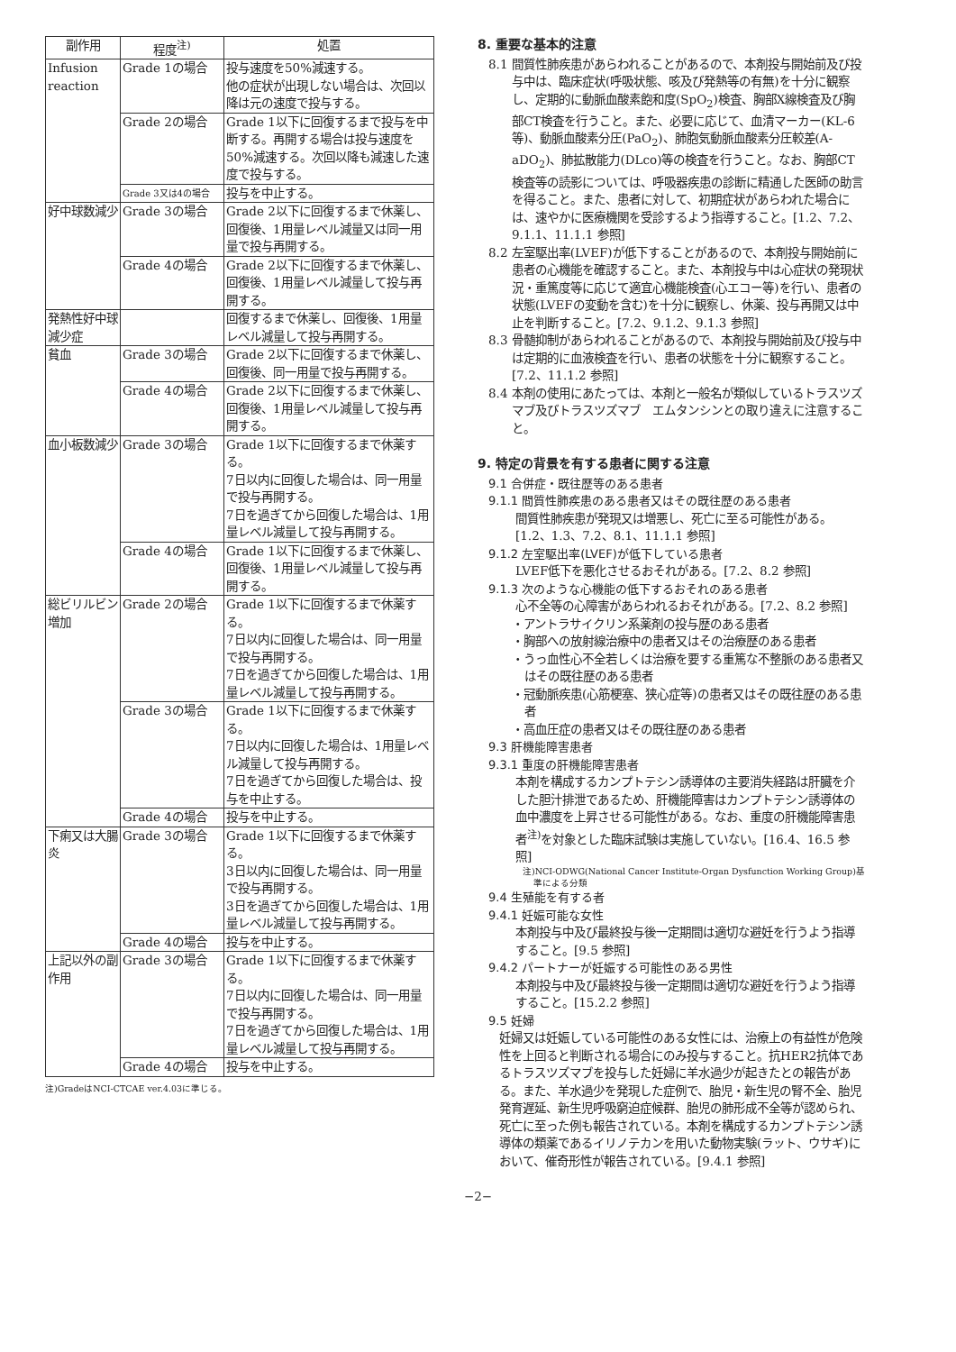| 副作用 | 程度<sup>注)</sup> | 処置 |
| --- | --- | --- |
| Infusion reaction | Grade 1の場合 | 投与速度を50%減速する。 他の症状が出現しない場合は、次回以降は元の速度で投与する。 |
| | Grade 2の場合 | Grade 1以下に回復するまで投与を中断する。再開する場合は投与速度を50%減速する。次回以降も減速した速度で投与する。 |
| | Grade 3又は4の場合 | 投与を中止する。 |
| 好中球数減少 | Grade 3の場合 | Grade 2以下に回復するまで休薬し、回復後、1用量レベル減量又は同一用量で投与再開する。 |
| | Grade 4の場合 | Grade 2以下に回復するまで休薬し、回復後、1用量レベル減量して投与再開する。 |
| 発熱性好中球減少症 | | 回復するまで休薬し、回復後、1用量レベル減量して投与再開する。 |
| 貧血 | Grade 3の場合 | Grade 2以下に回復するまで休薬し、回復後、同一用量で投与再開する。 |
| | Grade 4の場合 | Grade 2以下に回復するまで休薬し、回復後、1用量レベル減量して投与再開する。 |
| 血小板数減少 | Grade 3の場合 | Grade 1以下に回復するまで休薬する。 7日以内に回復した場合は、同一用量で投与再開する。 7日を過ぎてから回復した場合は、1用量レベル減量して投与再開する。 |
| | Grade 4の場合 | Grade 1以下に回復するまで休薬し、回復後、1用量レベル減量して投与再開する。 |
| 総ビリルビン増加 | Grade 2の場合 | Grade 1以下に回復するまで休薬する。 7日以内に回復した場合は、同一用量で投与再開する。 7日を過ぎてから回復した場合は、1用量レベル減量して投与再開する。 |
| | Grade 3の場合 | Grade 1以下に回復するまで休薬する。 7日以内に回復した場合は、1用量レベル減量して投与再開する。 7日を過ぎてから回復した場合は、投与を中止する。 |
| | Grade 4の場合 | 投与を中止する。 |
| 下痢又は大腸炎 | Grade 3の場合 | Grade 1以下に回復するまで休薬する。 3日以内に回復した場合は、同一用量で投与再開する。 3日を過ぎてから回復した場合は、1用量レベル減量して投与再開する。 |
| | Grade 4の場合 | 投与を中止する。 |
| 上記以外の副作用 | Grade 3の場合 | Grade 1以下に回復するまで休薬する。 7日以内に回復した場合は、同一用量で投与再開する。 7日を過ぎてから回復した場合は、1用量レベル減量して投与再開する。 |
| | Grade 4の場合 | 投与を中止する。 |
注)GradeはNCI-CTCAE ver.4.03に準じる。
8. 重要な基本的注意
8.1 間質性肺疾患があらわれることがあるので、本剤投与開始前及び投与中は、臨床症状(呼吸状態、咳及び発熱等の有無)を十分に観察し、定期的に動脈血酸素飽和度(SpO<sub>2</sub>)検査、胸部X線検査及び胸部CT検査を行うこと。また、必要に応じて、血清マーカー(KL-6等)、動脈血酸素分圧(PaO<sub>2</sub>)、肺胞気動脈血酸素分圧較差(A-aDO<sub>2</sub>)、肺拡散能力(DLco)等の検査を行うこと。なお、胸部CT検査等の読影については、呼吸器疾患の診断に精通した医師の助言を得ること。また、患者に対して、初期症状があらわれた場合には、速やかに医療機関を受診するよう指導すること。[1.2、7.2、9.1.1、11.1.1 参照]
8.2 左室駆出率(LVEF)が低下することがあるので、本剤投与開始前に患者の心機能を確認すること。また、本剤投与中は心症状の発現状況・重篤度等に応じて適宜心機能検査(心エコー等)を行い、患者の状態(LVEFの変動を含む)を十分に観察し、休薬、投与再開又は中止を判断すること。[7.2、9.1.2、9.1.3 参照]
8.3 骨髄抑制があらわれることがあるので、本剤投与開始前及び投与中は定期的に血液検査を行い、患者の状態を十分に観察すること。[7.2、11.1.2 参照]
8.4 本剤の使用にあたっては、本剤と一般名が類似しているトラスツズマブ及びトラスツズマブ　エムタンシンとの取り違えに注意すること。
9. 特定の背景を有する患者に関する注意
9.1 合併症・既往歴等のある患者
9.1.1 間質性肺疾患のある患者又はその既往歴のある患者
間質性肺疾患が発現又は増悪し、死亡に至る可能性がある。[1.2、1.3、7.2、8.1、11.1.1 参照]
9.1.2 左室駆出率(LVEF)が低下している患者
LVEF低下を悪化させるおそれがある。[7.2、8.2 参照]
9.1.3 次のような心機能の低下するおそれのある患者
心不全等の心障害があらわれるおそれがある。[7.2、8.2 参照]
・アントラサイクリン系薬剤の投与歴のある患者
・胸部への放射線治療中の患者又はその治療歴のある患者
・うっ血性心不全若しくは治療を要する重篤な不整脈のある患者又はその既往歴のある患者
・冠動脈疾患(心筋梗塞、狭心症等)の患者又はその既往歴のある患者
・高血圧症の患者又はその既往歴のある患者
9.3 肝機能障害患者
9.3.1 重度の肝機能障害患者
本剤を構成するカンプトテシン誘導体の主要消失経路は肝臓を介した胆汁排泄であるため、肝機能障害はカンプトテシン誘導体の血中濃度を上昇させる可能性がある。なお、重度の肝機能障害患者<sup>注)</sup>を対象とした臨床試験は実施していない。[16.4、16.5 参照]
注)NCI-ODWG(National Cancer Institute-Organ Dysfunction Working Group)基準による分類
9.4 生殖能を有する者
9.4.1 妊娠可能な女性
本剤投与中及び最終投与後一定期間は適切な避妊を行うよう指導すること。[9.5 参照]
9.4.2 パートナーが妊娠する可能性のある男性
本剤投与中及び最終投与後一定期間は適切な避妊を行うよう指導すること。[15.2.2 参照]
9.5 妊婦
妊婦又は妊娠している可能性のある女性には、治療上の有益性が危険性を上回ると判断される場合にのみ投与すること。抗HER2抗体であるトラスツズマブを投与した妊婦に羊水過少が起きたとの報告がある。また、羊水過少を発現した症例で、胎児・新生児の腎不全、胎児発育遅延、新生児呼吸窮迫症候群、胎児の肺形成不全等が認められ、死亡に至った例も報告されている。本剤を構成するカンプトテシン誘導体の類薬であるイリノテカンを用いた動物実験(ラット、ウサギ)において、催奇形性が報告されている。[9.4.1 参照]
−2−